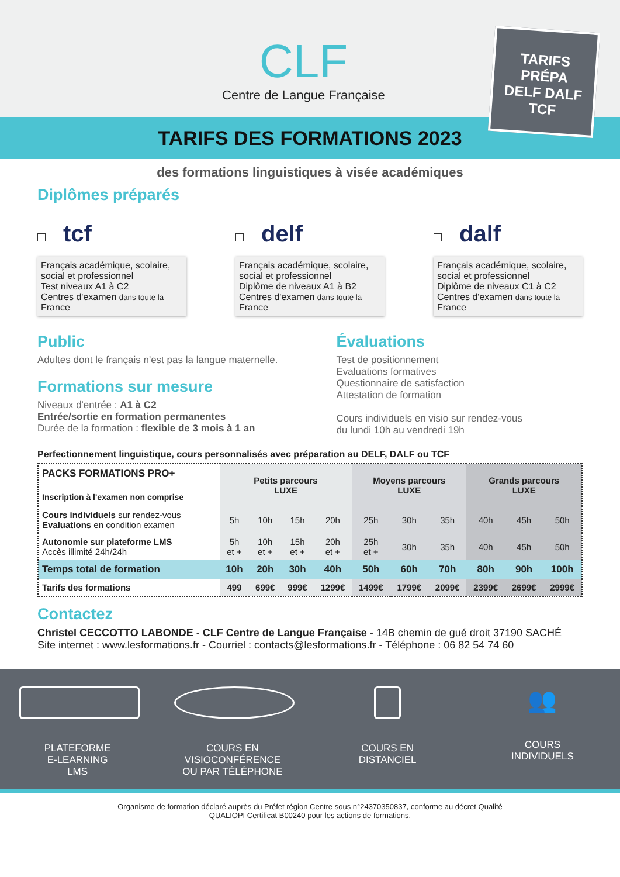CLF
Centre de Langue Française
TARIFS
PRÉPA
DELF DALF
TCF
TARIFS DES FORMATIONS 2023
des formations linguistiques à visée académiques
Diplômes préparés
tcf
Français académique, scolaire, social et professionnel
Test niveaux A1 à C2
Centres d'examen dans toute la France
delf
Français académique, scolaire, social et professionnel
Diplôme de niveaux A1 à B2
Centres d'examen dans toute la France
dalf
Français académique, scolaire, social et professionnel
Diplôme de niveaux C1 à C2
Centres d'examen dans toute la France
Public
Adultes dont le français n'est pas la langue maternelle.
Formations sur mesure
Niveaux d'entrée : A1 à C2
Entrée/sortie en formation permanentes
Durée de la formation : flexible de 3 mois à 1 an
Évaluations
Test de positionnement
Evaluations formatives
Questionnaire de satisfaction
Attestation de formation
Cours individuels en visio sur rendez-vous
du lundi 10h au vendredi 19h
Perfectionnement linguistique, cours personnalisés avec préparation au DELF, DALF ou TCF
| PACKS FORMATIONS PRO+ Inscription à l'examen non comprise | Petits parcours LUXE | | | | Moyens parcours LUXE | | | Grands parcours LUXE | | |
| --- | --- | --- | --- | --- | --- | --- | --- | --- | --- | --- |
| Cours individuels sur rendez-vous Evaluations en condition examen | 5h | 10h | 15h | 20h | 25h | 30h | 35h | 40h | 45h | 50h |
| Autonomie sur plateforme LMS Accès illimité 24h/24h | 5h et + | 10h et + | 15h et + | 20h et + | 25h et + | 30h | 35h | 40h | 45h | 50h |
| Temps total de formation | 10h | 20h | 30h | 40h | 50h | 60h | 70h | 80h | 90h | 100h |
| Tarifs des formations | 499 | 699€ | 999€ | 1299€ | 1499€ | 1799€ | 2099€ | 2399€ | 2699€ | 2999€ |
Contactez
Christel CECCOTTO LABONDE - CLF Centre de Langue Française - 14B chemin de gué droit 37190 SACHÉ
Site internet : www.lesformations.fr - Courriel : contacts@lesformations.fr - Téléphone : 06 82 54 74 60
PLATEFORME
E-LEARNING
LMS
COURS EN
VISIOCONFÉRENCE
OU PAR TÉLÉPHONE
COURS EN
DISTANCIEL
👥
COURS
INDIVIDUELS
Organisme de formation déclaré auprès du Préfet région Centre sous n°24370350837, conforme au décret Qualité
QUALIOPI Certificat B00240 pour les actions de formations.